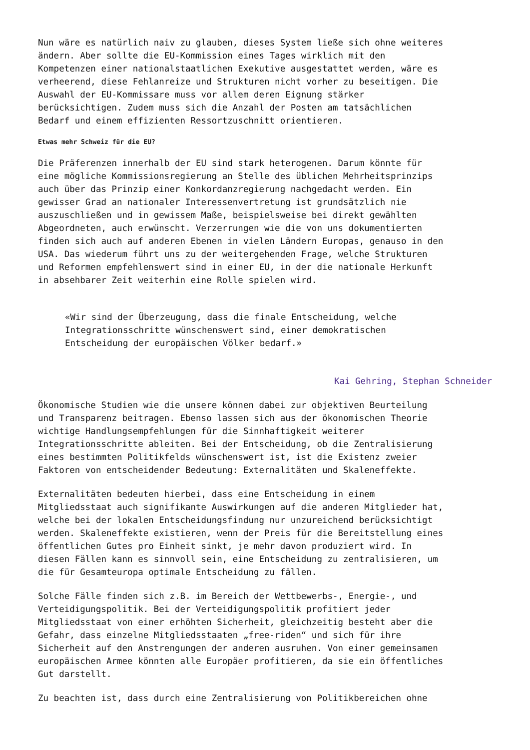Nun wäre es natürlich naiv zu glauben, dieses System ließe sich ohne weiteres ändern. Aber sollte die EU-Kommission eines Tages wirklich mit den Kompetenzen einer nationalstaatlichen Exekutive ausgestattet werden, wäre es verheerend, diese Fehlanreize und Strukturen nicht vorher zu beseitigen. Die Auswahl der EU-Kommissare muss vor allem deren Eignung stärker berücksichtigen. Zudem muss sich die Anzahl der Posten am tatsächlichen Bedarf und einem effizienten Ressortzuschnitt orientieren.
Etwas mehr Schweiz für die EU?
Die Präferenzen innerhalb der EU sind stark heterogenen. Darum könnte für eine mögliche Kommissionsregierung an Stelle des üblichen Mehrheitsprinzips auch über das Prinzip einer Konkordanzregierung nachgedacht werden. Ein gewisser Grad an nationaler Interessenvertretung ist grundsätzlich nie auszuschließen und in gewissem Maße, beispielsweise bei direkt gewählten Abgeordneten, auch erwünscht. Verzerrungen wie die von uns dokumentierten finden sich auch auf anderen Ebenen in vielen Ländern Europas, genauso in den USA. Das wiederum führt uns zu der weitergehenden Frage, welche Strukturen und Reformen empfehlenswert sind in einer EU, in der die nationale Herkunft in absehbarer Zeit weiterhin eine Rolle spielen wird.
«Wir sind der Überzeugung, dass die finale Entscheidung, welche Integrationsschritte wünschenswert sind, einer demokratischen Entscheidung der europäischen Völker bedarf.»
Kai Gehring, Stephan Schneider
Ökonomische Studien wie die unsere können dabei zur objektiven Beurteilung und Transparenz beitragen. Ebenso lassen sich aus der ökonomischen Theorie wichtige Handlungsempfehlungen für die Sinnhaftigkeit weiterer Integrationsschritte ableiten. Bei der Entscheidung, ob die Zentralisierung eines bestimmten Politikfelds wünschenswert ist, ist die Existenz zweier Faktoren von entscheidender Bedeutung: Externalitäten und Skaleneffekte.
Externalitäten bedeuten hierbei, dass eine Entscheidung in einem Mitgliedsstaat auch signifikante Auswirkungen auf die anderen Mitglieder hat, welche bei der lokalen Entscheidungsfindung nur unzureichend berücksichtigt werden. Skaleneffekte existieren, wenn der Preis für die Bereitstellung eines öffentlichen Gutes pro Einheit sinkt, je mehr davon produziert wird. In diesen Fällen kann es sinnvoll sein, eine Entscheidung zu zentralisieren, um die für Gesamteuropa optimale Entscheidung zu fällen.
Solche Fälle finden sich z.B. im Bereich der Wettbewerbs-, Energie-, und Verteidigungspolitik. Bei der Verteidigungspolitik profitiert jeder Mitgliedsstaat von einer erhöhten Sicherheit, gleichzeitig besteht aber die Gefahr, dass einzelne Mitgliedsstaaten „free-riden“ und sich für ihre Sicherheit auf den Anstrengungen der anderen ausruhen. Von einer gemeinsamen europäischen Armee könnten alle Europäer profitieren, da sie ein öffentliches Gut darstellt.
Zu beachten ist, dass durch eine Zentralisierung von Politikbereichen ohne